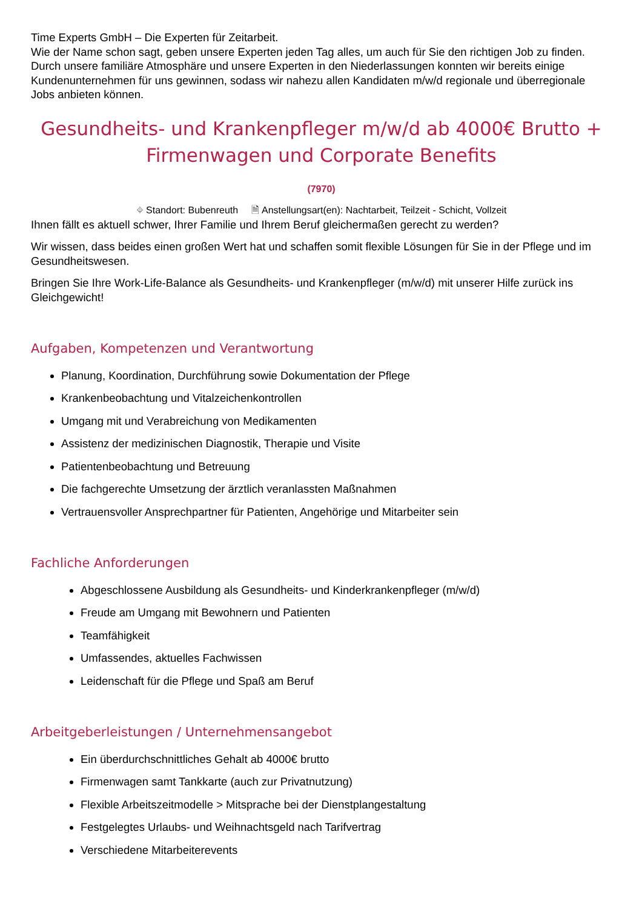Time Experts GmbH – Die Experten für Zeitarbeit.
Wie der Name schon sagt, geben unsere Experten jeden Tag alles, um auch für Sie den richtigen Job zu finden. Durch unsere familiäre Atmosphäre und unsere Experten in den Niederlassungen konnten wir bereits einige Kundenunternehmen für uns gewinnen, sodass wir nahezu allen Kandidaten m/w/d regionale und überregionale Jobs anbieten können.
Gesundheits- und Krankenpfleger m/w/d ab 4000€ Brutto + Firmenwagen und Corporate Benefits
(7970)
⌖ Standort: Bubenreuth 🗎 Anstellungsart(en): Nachtarbeit, Teilzeit - Schicht, Vollzeit
Ihnen fällt es aktuell schwer, Ihrer Familie und Ihrem Beruf gleichermaßen gerecht zu werden?
Wir wissen, dass beides einen großen Wert hat und schaffen somit flexible Lösungen für Sie in der Pflege und im Gesundheitswesen.
Bringen Sie Ihre Work-Life-Balance als Gesundheits- und Krankenpfleger (m/w/d) mit unserer Hilfe zurück ins Gleichgewicht!
Aufgaben, Kompetenzen und Verantwortung
Planung, Koordination, Durchführung sowie Dokumentation der Pflege
Krankenbeobachtung und Vitalzeichenkontrollen
Umgang mit und Verabreichung von Medikamenten
Assistenz der medizinischen Diagnostik, Therapie und Visite
Patientenbeobachtung und Betreuung
Die fachgerechte Umsetzung der ärztlich veranlassten Maßnahmen
Vertrauensvoller Ansprechpartner für Patienten, Angehörige und Mitarbeiter sein
Fachliche Anforderungen
Abgeschlossene Ausbildung als Gesundheits- und Kinderkrankenpfleger (m/w/d)
Freude am Umgang mit Bewohnern und Patienten
Teamfähigkeit
Umfassendes, aktuelles Fachwissen
Leidenschaft für die Pflege und Spaß am Beruf
Arbeitgeberleistungen / Unternehmensangebot
Ein überdurchschnittliches Gehalt ab 4000€ brutto
Firmenwagen samt Tankkarte (auch zur Privatnutzung)
Flexible Arbeitszeitmodelle > Mitsprache bei der Dienstplangestaltung
Festgelegtes Urlaubs- und Weihnachtsgeld nach Tarifvertrag
Verschiedene Mitarbeiterevents